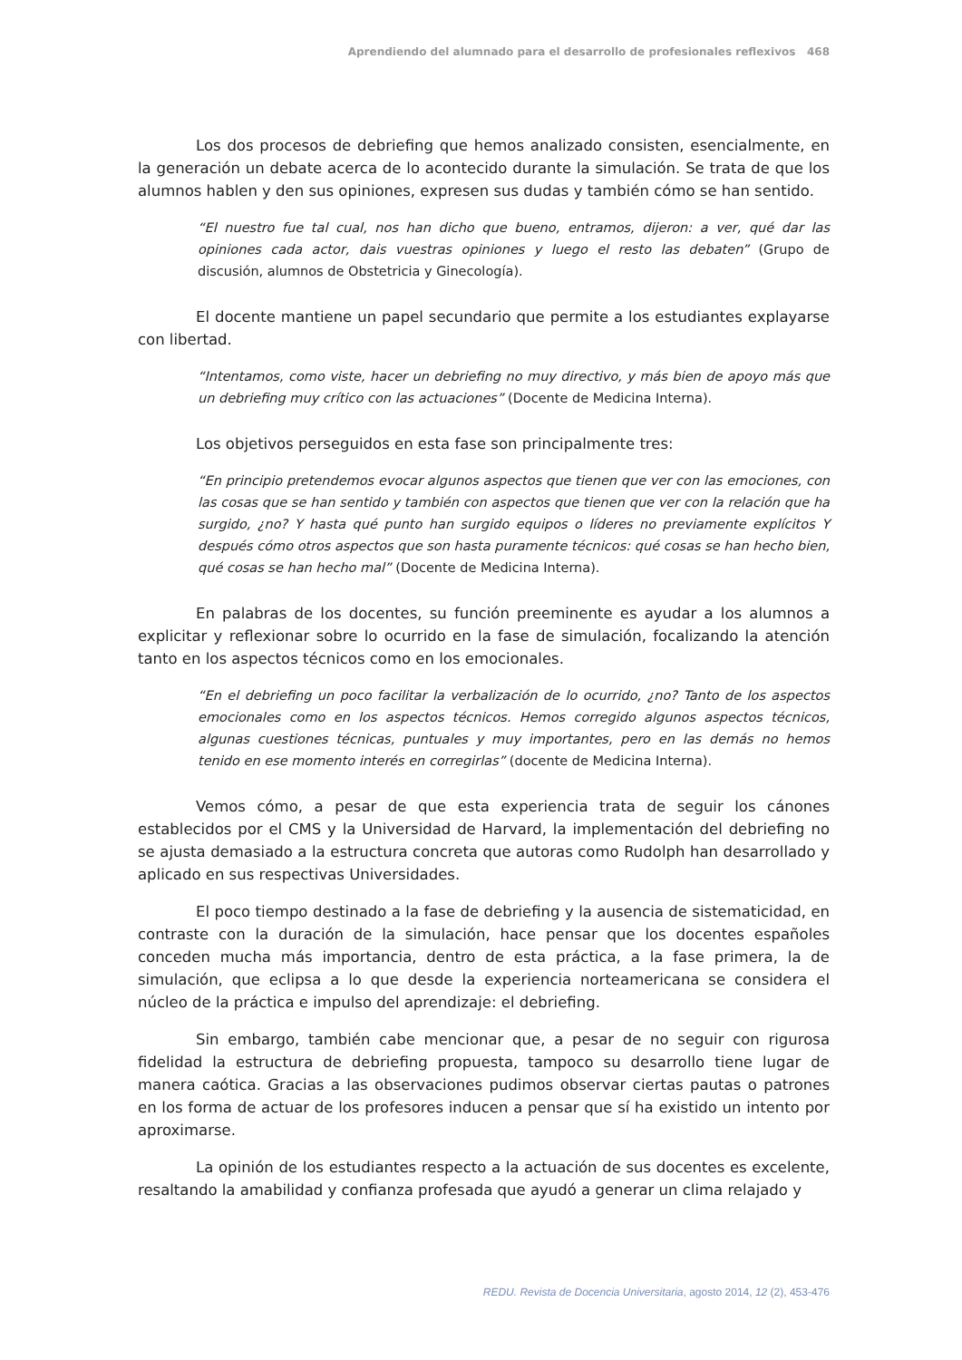Aprendiendo del alumnado para el desarrollo de profesionales reflexivos 468
Los dos procesos de debriefing que hemos analizado consisten, esencialmente, en la generación un debate acerca de lo acontecido durante la simulación. Se trata de que los alumnos hablen y den sus opiniones, expresen sus dudas y también cómo se han sentido.
“El nuestro fue tal cual, nos han dicho que bueno, entramos, dijeron: a ver, qué dar las opiniones cada actor, dais vuestras opiniones y luego el resto las debaten” (Grupo de discusión, alumnos de Obstetricia y Ginecología).
El docente mantiene un papel secundario que permite a los estudiantes explayarse con libertad.
“Intentamos, como viste, hacer un debriefing no muy directivo, y más bien de apoyo más que un debriefing muy crítico con las actuaciones” (Docente de Medicina Interna).
Los objetivos perseguidos en esta fase son principalmente tres:
“En principio pretendemos evocar algunos aspectos que tienen que ver con las emociones, con las cosas que se han sentido y también con aspectos que tienen que ver con la relación que ha surgido, ¿no? Y hasta qué punto han surgido equipos o líderes no previamente explícitos Y después cómo otros aspectos que son hasta puramente técnicos: qué cosas se han hecho bien, qué cosas se han hecho mal” (Docente de Medicina Interna).
En palabras de los docentes, su función preeminente es ayudar a los alumnos a explicitar y reflexionar sobre lo ocurrido en la fase de simulación, focalizando la atención tanto en los aspectos técnicos como en los emocionales.
“En el debriefing un poco facilitar la verbalización de lo ocurrido, ¿no? Tanto de los aspectos emocionales como en los aspectos técnicos. Hemos corregido algunos aspectos técnicos, algunas cuestiones técnicas, puntuales y muy importantes, pero en las demás no hemos tenido en ese momento interés en corregirlas” (docente de Medicina Interna).
Vemos cómo, a pesar de que esta experiencia trata de seguir los cánones establecidos por el CMS y la Universidad de Harvard, la implementación del debriefing no se ajusta demasiado a la estructura concreta que autoras como Rudolph han desarrollado y aplicado en sus respectivas Universidades.
El poco tiempo destinado a la fase de debriefing y la ausencia de sistematicidad, en contraste con la duración de la simulación, hace pensar que los docentes españoles conceden mucha más importancia, dentro de esta práctica, a la fase primera, la de simulación, que eclipsa a lo que desde la experiencia norteamericana se considera el núcleo de la práctica e impulso del aprendizaje: el debriefing.
Sin embargo, también cabe mencionar que, a pesar de no seguir con rigurosa fidelidad la estructura de debriefing propuesta, tampoco su desarrollo tiene lugar de manera caótica. Gracias a las observaciones pudimos observar ciertas pautas o patrones en los forma de actuar de los profesores inducen a pensar que sí ha existido un intento por aproximarse.
La opinión de los estudiantes respecto a la actuación de sus docentes es excelente, resaltando la amabilidad y confianza profesada que ayudó a generar un clima relajado y
REDU. Revista de Docencia Universitaria, agosto 2014, 12 (2), 453-476